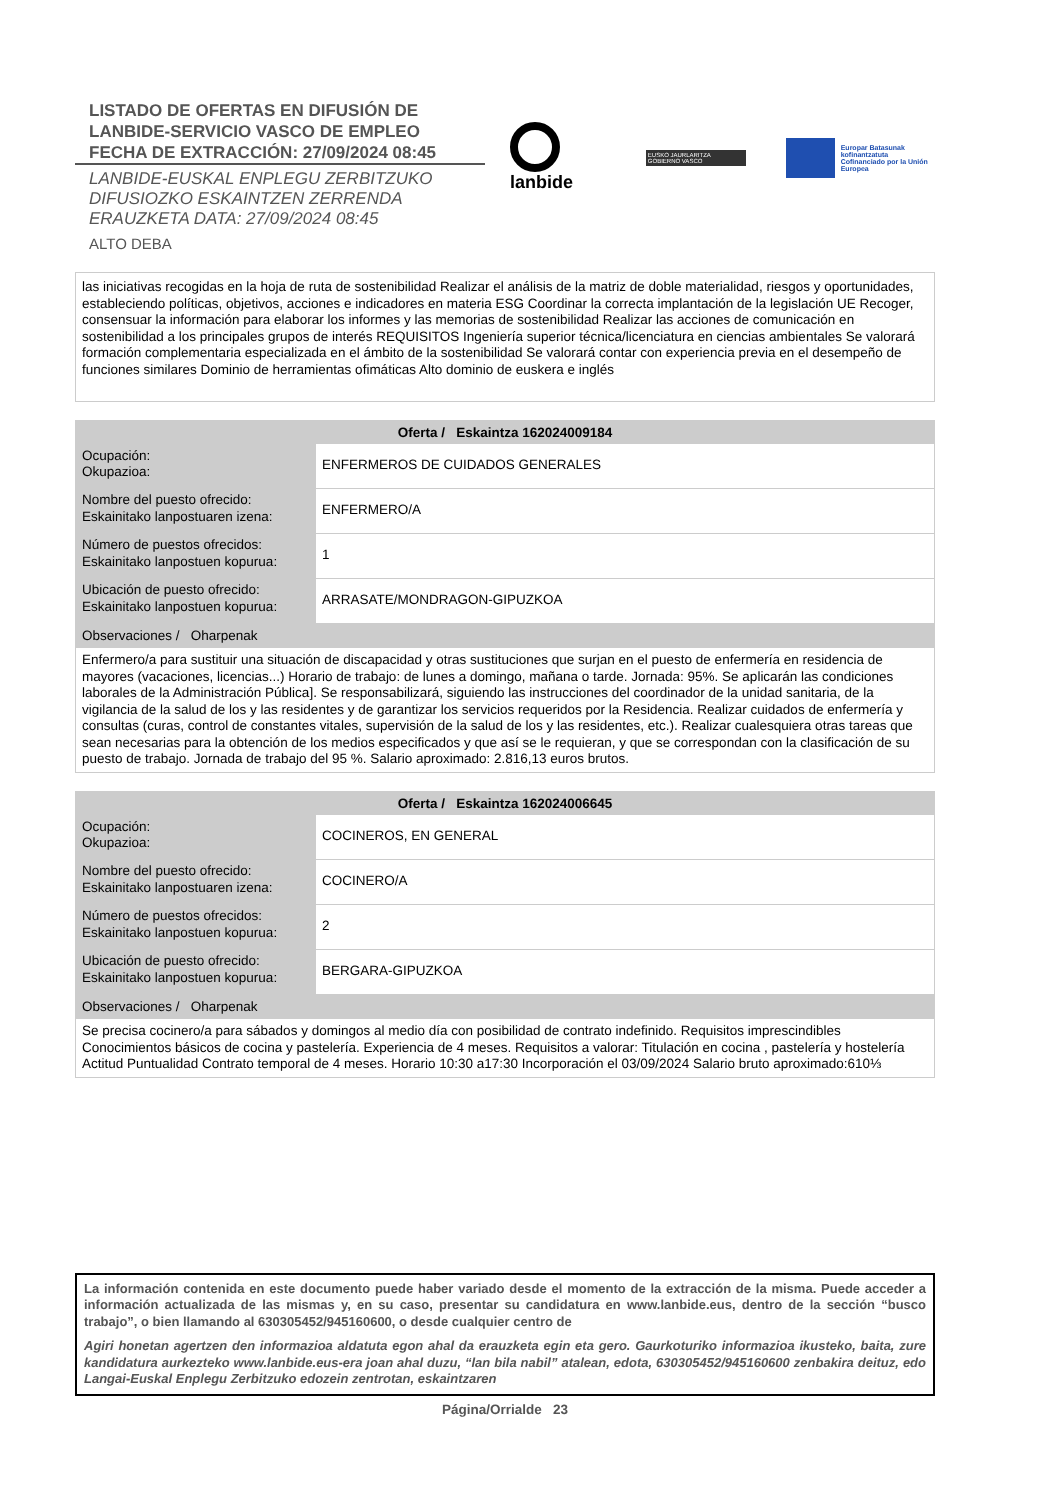LISTADO DE OFERTAS EN DIFUSIÓN DE
LANBIDE-SERVICIO VASCO DE EMPLEO
FECHA DE EXTRACCIÓN: 27/09/2024 08:45
LANBIDE-EUSKAL ENPLEGU ZERBITZUKO
DIFUSIOZKO ESKAINTZEN ZERRENDA
ERAUZKETA DATA: 27/09/2024 08:45
ALTO DEBA
lanbide
EUSKO JAURLARITZA GOBIERNO VASCO
Europar Batasunak kofinantzatuta
Cofinanciado por la Unión Europea
las iniciativas recogidas en la hoja de ruta de sostenibilidad Realizar el análisis de la matriz de doble materialidad, riesgos y oportunidades, estableciendo políticas, objetivos, acciones e indicadores en materia ESG Coordinar la correcta implantación de la legislación UE Recoger, consensuar la información para elaborar los informes y las memorias de sostenibilidad Realizar las acciones de comunicación en sostenibilidad a los principales grupos de interés REQUISITOS Ingeniería superior técnica/licenciatura en ciencias ambientales Se valorará formación complementaria especializada en el ámbito de la sostenibilidad Se valorará contar con experiencia previa en el desempeño de funciones similares Dominio de herramientas ofimáticas Alto dominio de euskera e inglés
| Oferta / Eskaintza 162024009184 | |
| --- | --- |
| Ocupación: Okupazioa: | ENFERMEROS DE CUIDADOS GENERALES |
| Nombre del puesto ofrecido: Eskainitako lanpostuaren izena: | ENFERMERO/A |
| Número de puestos ofrecidos: Eskainitako lanpostuen kopurua: | 1 |
| Ubicación de puesto ofrecido: Eskainitako lanpostuen kopurua: | ARRASATE/MONDRAGON-GIPUZKOA |
| Observaciones / Oharpenak | |
| Enfermero/a para sustituir una situación de discapacidad y otras sustituciones que surjan en el puesto de enfermería en residencia de mayores (vacaciones, licencias...) Horario de trabajo: de lunes a domingo, mañana o tarde. Jornada: 95%. Se aplicarán las condiciones laborales de la Administración Pública]. Se responsabilizará, siguiendo las instrucciones del coordinador de la unidad sanitaria, de la vigilancia de la salud de los y las residentes y de garantizar los servicios requeridos por la Residencia. Realizar cuidados de enfermería y consultas (curas, control de constantes vitales, supervisión de la salud de los y las residentes, etc.). Realizar cualesquiera otras tareas que sean necesarias para la obtención de los medios especificados y que así se le requieran, y que se correspondan con la clasificación de su puesto de trabajo. Jornada de trabajo del 95 %. Salario aproximado: 2.816,13 euros brutos. | |
| Oferta / Eskaintza 162024006645 | |
| --- | --- |
| Ocupación: Okupazioa: | COCINEROS, EN GENERAL |
| Nombre del puesto ofrecido: Eskainitako lanpostuaren izena: | COCINERO/A |
| Número de puestos ofrecidos: Eskainitako lanpostuen kopurua: | 2 |
| Ubicación de puesto ofrecido: Eskainitako lanpostuen kopurua: | BERGARA-GIPUZKOA |
| Observaciones / Oharpenak | |
| Se precisa cocinero/a para sábados y domingos al medio día con posibilidad de contrato indefinido. Requisitos imprescindibles Conocimientos básicos de cocina y pastelería. Experiencia de 4 meses. Requisitos a valorar: Titulación en cocina , pastelería y hostelería Actitud Puntualidad Contrato temporal de 4 meses. Horario 10:30 a17:30 Incorporación el 03/09/2024 Salario bruto aproximado:610⅓ | |
La información contenida en este documento puede haber variado desde el momento de la extracción de la misma. Puede acceder a información actualizada de las mismas y, en su caso, presentar su candidatura en www.lanbide.eus, dentro de la sección “busco trabajo”, o bien llamando al 630305452/945160600, o desde cualquier centro de
Agiri honetan agertzen den informazioa aldatuta egon ahal da erauzketa egin eta gero. Gaurkoturiko informazioa ikusteko, baita, zure kandidatura aurkezteko www.lanbide.eus-era joan ahal duzu, “lan bila nabil” atalean, edota, 630305452/945160600 zenbakira deituz, edo Langai-Euskal Enplegu Zerbitzuko edozein zentrotan, eskaintzaren
Página/Orrialde 23